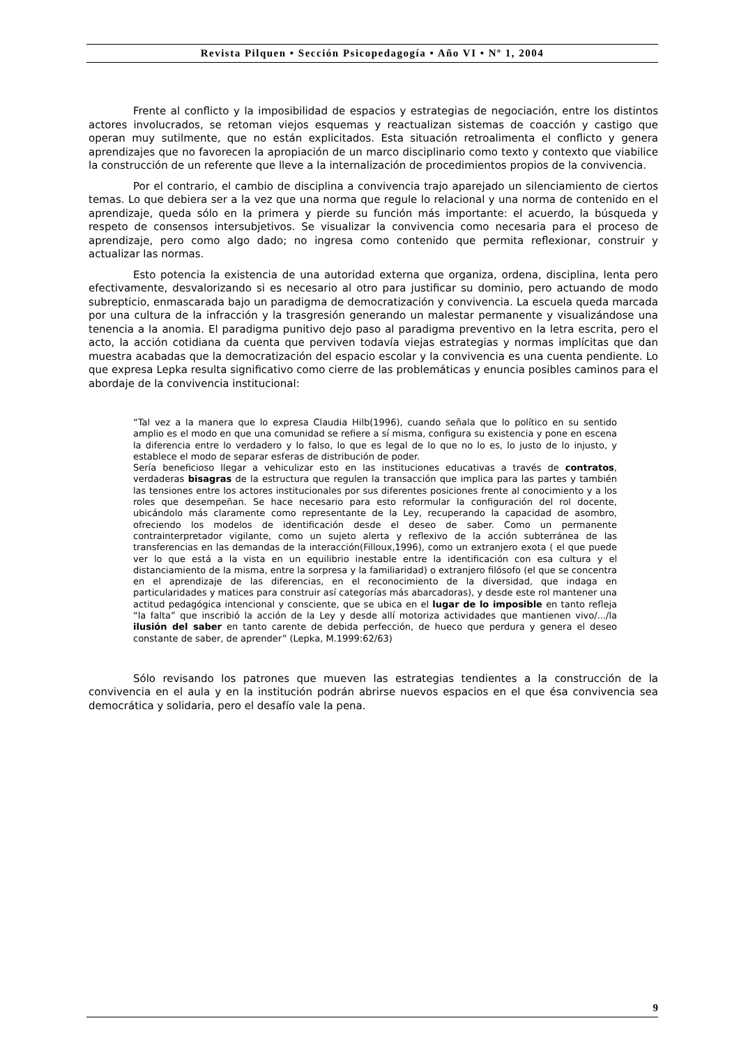Revista Pilquen • Sección Psicopedagogía • Año VI • Nº 1, 2004
Frente al conflicto y la imposibilidad de espacios y estrategias de negociación, entre los distintos actores involucrados, se retoman viejos esquemas y reactualizan sistemas de coacción y castigo que operan muy sutilmente, que no están explicitados. Esta situación retroalimenta el conflicto y genera aprendizajes que no favorecen la apropiación de un marco disciplinario como texto y contexto que viabilice la construcción de un referente que lleve a la internalización de procedimientos propios de la convivencia.
Por el contrario, el cambio de disciplina a convivencia trajo aparejado un silenciamiento de ciertos temas. Lo que debiera ser a la vez que una norma que regule lo relacional y una norma de contenido en el aprendizaje, queda sólo en la primera y pierde su función más importante: el acuerdo, la búsqueda y respeto de consensos intersubjetivos. Se visualizar la convivencia como necesaria para el proceso de aprendizaje, pero como algo dado; no ingresa como contenido que permita reflexionar, construir y actualizar las normas.
Esto potencia la existencia de una autoridad externa que organiza, ordena, disciplina, lenta pero efectivamente, desvalorizando si es necesario al otro para justificar su dominio, pero actuando de modo subrepticio, enmascarada bajo un paradigma de democratización y convivencia. La escuela queda marcada por una cultura de la infracción y la trasgresión generando un malestar permanente y visualizándose una tenencia a la anomia. El paradigma punitivo dejo paso al paradigma preventivo en la letra escrita, pero el acto, la acción cotidiana da cuenta que perviven todavía viejas estrategias y normas implícitas que dan muestra acabadas que la democratización del espacio escolar y la convivencia es una cuenta pendiente. Lo que expresa Lepka resulta significativo como cierre de las problemáticas y enuncia posibles caminos para el abordaje de la convivencia institucional:
“Tal vez a la manera que lo expresa Claudia Hilb(1996), cuando señala que lo político en su sentido amplio es el modo en que una comunidad se refiere a sí misma, configura su existencia y pone en escena la diferencia entre lo verdadero y lo falso, lo que es legal de lo que no lo es, lo justo de lo injusto, y establece el modo de separar esferas de distribución de poder.
Sería beneficioso llegar a vehiculizar esto en las instituciones educativas a través de contratos, verdaderas bisagras de la estructura que regulen la transacción que implica para las partes y también las tensiones entre los actores institucionales por sus diferentes posiciones frente al conocimiento y a los roles que desempeñan. Se hace necesario para esto reformular la configuración del rol docente, ubicándolo más claramente como representante de la Ley, recuperando la capacidad de asombro, ofreciendo los modelos de identificación desde el deseo de saber. Como un permanente contrainterpretador vigilante, como un sujeto alerta y reflexivo de la acción subterránea de las transferencias en las demandas de la interacción(Filloux,1996), como un extranjero exota ( el que puede ver lo que está a la vista en un equilibrio inestable entre la identificación con esa cultura y el distanciamiento de la misma, entre la sorpresa y la familiaridad) o extranjero filósofo (el que se concentra en el aprendizaje de las diferencias, en el reconocimiento de la diversidad, que indaga en particularidades y matices para construir así categorías más abarcadoras), y desde este rol mantener una actitud pedagógica intencional y consciente, que se ubica en el lugar de lo imposible en tanto refleja “la falta” que inscribió la acción de la Ley y desde allí motoriza actividades que mantienen vivo/.../la ilusión del saber en tanto carente de debida perfección, de hueco que perdura y genera el deseo constante de saber, de aprender” (Lepka, M.1999:62/63)
Sólo revisando los patrones que mueven las estrategias tendientes a la construcción de la convivencia en el aula y en la institución podrán abrirse nuevos espacios en el que ésa convivencia sea democrática y solidaria, pero el desafío vale la pena.
9